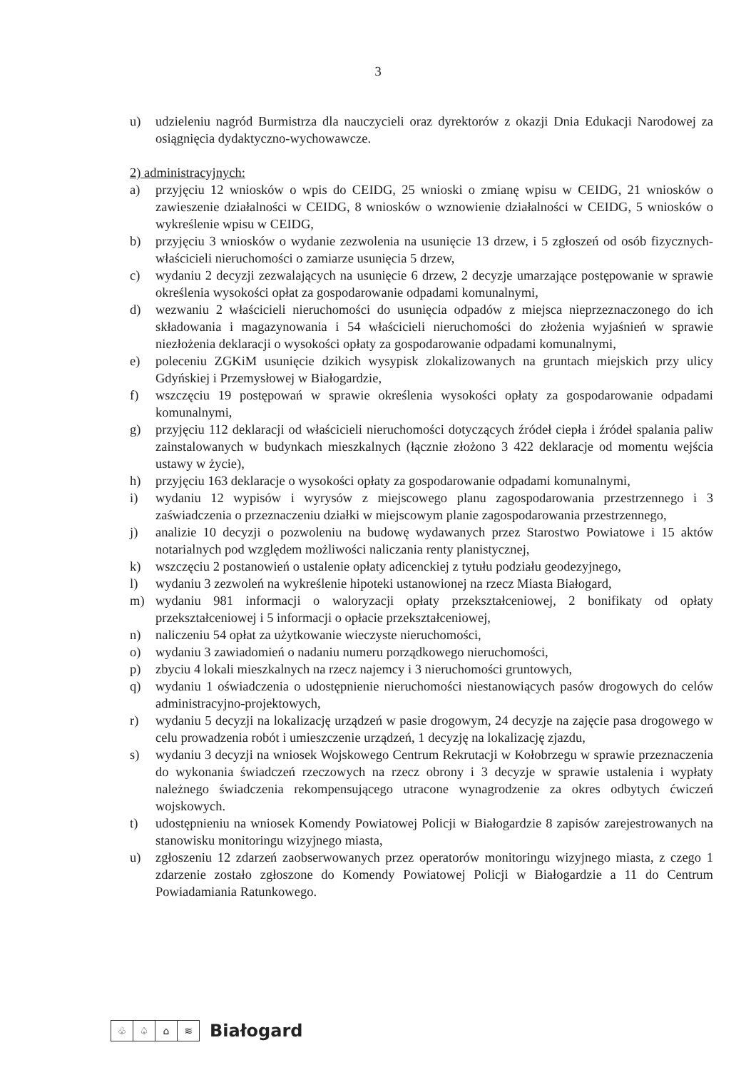3
u) udzieleniu nagród Burmistrza dla nauczycieli oraz dyrektorów z okazji Dnia Edukacji Narodowej za osiągnięcia dydaktyczno-wychowawcze.
2) administracyjnych:
a) przyjęciu 12 wniosków o wpis do CEIDG, 25 wnioski o zmianę wpisu w CEIDG, 21 wniosków o zawieszenie działalności w CEIDG, 8 wniosków o wznowienie działalności w CEIDG, 5 wniosków o wykreślenie wpisu w CEIDG,
b) przyjęciu 3 wniosków o wydanie zezwolenia na usunięcie 13 drzew, i 5 zgłoszeń od osób fizycznych-właścicieli nieruchomości o zamiarze usunięcia 5 drzew,
c) wydaniu 2 decyzji zezwalających na usunięcie 6 drzew, 2 decyzje umarzające postępowanie w sprawie określenia wysokości opłat za gospodarowanie odpadami komunalnymi,
d) wezwaniu 2 właścicieli nieruchomości do usunięcia odpadów z miejsca nieprzeznaczonego do ich składowania i magazynowania i 54 właścicieli nieruchomości do złożenia wyjaśnień w sprawie niezłożenia deklaracji o wysokości opłaty za gospodarowanie odpadami komunalnymi,
e) poleceniu ZGKiM usunięcie dzikich wysypisk zlokalizowanych na gruntach miejskich przy ulicy Gdyńskiej i Przemysłowej w Białogardzie,
f) wszczęciu 19 postępowań w sprawie określenia wysokości opłaty za gospodarowanie odpadami komunalnymi,
g) przyjęciu 112 deklaracji od właścicieli nieruchomości dotyczących źródeł ciepła i źródeł spalania paliw zainstalowanych w budynkach mieszkalnych (łącznie złożono 3 422 deklaracje od momentu wejścia ustawy w życie),
h) przyjęciu 163 deklaracje o wysokości opłaty za gospodarowanie odpadami komunalnymi,
i) wydaniu 12 wypisów i wyrysów z miejscowego planu zagospodarowania przestrzennego i 3 zaświadczenia o przeznaczeniu działki w miejscowym planie zagospodarowania przestrzennego,
j) analizie 10 decyzji o pozwoleniu na budowę wydawanych przez Starostwo Powiatowe i 15 aktów notarialnych pod względem możliwości naliczania renty planistycznej,
k) wszczęciu 2 postanowień o ustalenie opłaty adicenckiej z tytułu podziału geodezyjnego,
l) wydaniu 3 zezwoleń na wykreślenie hipoteki ustanowionej na rzecz Miasta Białogard,
m) wydaniu 981 informacji o waloryzacji opłaty przekształceniowej, 2 bonifikaty od opłaty przekształceniowej i 5 informacji o opłacie przekształceniowej,
n) naliczeniu 54 opłat za użytkowanie wieczyste nieruchomości,
o) wydaniu 3 zawiadomień o nadaniu numeru porządkowego nieruchomości,
p) zbyciu 4 lokali mieszkalnych na rzecz najemcy i 3 nieruchomości gruntowych,
q) wydaniu 1 oświadczenia o udostępnienie nieruchomości niestanowiących pasów drogowych do celów administracyjno-projektowych,
r) wydaniu 5 decyzji na lokalizację urządzeń w pasie drogowym, 24 decyzje na zajęcie pasa drogowego w celu prowadzenia robót i umieszczenie urządzeń, 1 decyzję na lokalizację zjazdu,
s) wydaniu 3 decyzji na wniosek Wojskowego Centrum Rekrutacji w Kołobrzegu w sprawie przeznaczenia do wykonania świadczeń rzeczowych na rzecz obrony i 3 decyzje w sprawie ustalenia i wypłaty należnego świadczenia rekompensującego utracone wynagrodzenie za okres odbytych ćwiczeń wojskowych.
t) udostępnieniu na wniosek Komendy Powiatowej Policji w Białogardzie 8 zapisów zarejestrowanych na stanowisku monitoringu wizyjnego miasta,
u) zgłoszeniu 12 zdarzeń zaobserwowanych przez operatorów monitoringu wizyjnego miasta, z czego 1 zdarzenie zostało zgłoszone do Komendy Powiatowej Policji w Białogardzie a 11 do Centrum Powiadamiania Ratunkowego.
♧ ♤ ⌂ ≋
Białogard